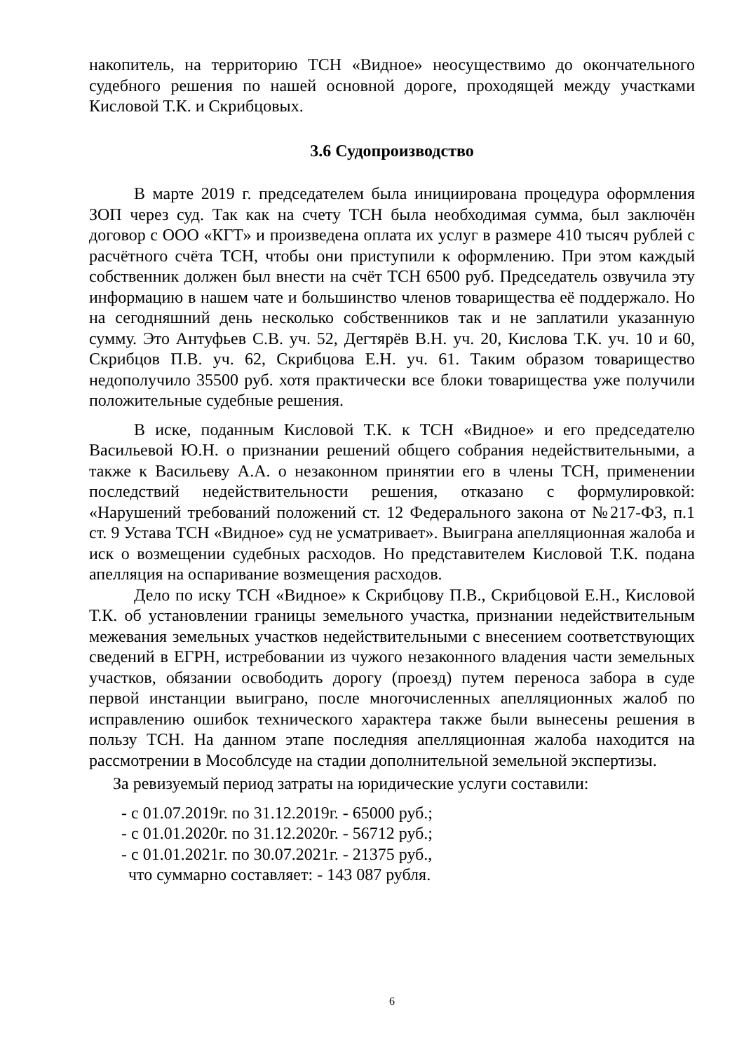накопитель, на территорию ТСН «Видное» неосуществимо до окончательного судебного решения по нашей основной дороге, проходящей между участками Кисловой Т.К. и Скрибцовых.
3.6 Судопроизводство
В марте 2019 г. председателем была инициирована процедура оформления ЗОП через суд. Так как на счету ТСН была необходимая сумма, был заключён договор с ООО «КГТ» и произведена оплата их услуг в размере 410 тысяч рублей с расчётного счёта ТСН, чтобы они приступили к оформлению. При этом каждый собственник должен был внести на счёт ТСН 6500 руб. Председатель озвучила эту информацию в нашем чате и большинство членов товарищества её поддержало. Но на сегодняшний день несколько собственников так и не заплатили указанную сумму. Это Антуфьев С.В. уч. 52, Дегтярёв В.Н. уч. 20, Кислова Т.К. уч. 10 и 60, Скрибцов П.В. уч. 62, Скрибцова Е.Н. уч. 61. Таким образом товарищество недополучило 35500 руб. хотя практически все блоки товарищества уже получили положительные судебные решения.
В иске, поданным Кисловой Т.К. к ТСН «Видное» и его председателю Васильевой Ю.Н. о признании решений общего собрания недействительными, а также к Васильеву А.А. о незаконном принятии его в члены ТСН, применении последствий недействительности решения, отказано с формулировкой: «Нарушений требований положений ст. 12 Федерального закона от №217-ФЗ, п.1 ст. 9 Устава ТСН «Видное» суд не усматривает». Выиграна апелляционная жалоба и иск о возмещении судебных расходов. Но представителем Кисловой Т.К. подана апелляция на оспаривание возмещения расходов.
Дело по иску ТСН «Видное» к Скрибцову П.В., Скрибцовой Е.Н., Кисловой Т.К. об установлении границы земельного участка, признании недействительным межевания земельных участков недействительными с внесением соответствующих сведений в ЕГРН, истребовании из чужого незаконного владения части земельных участков, обязании освободить дорогу (проезд) путем переноса забора в суде первой инстанции выиграно, после многочисленных апелляционных жалоб по исправлению ошибок технического характера также были вынесены решения в пользу ТСН. На данном этапе последняя апелляционная жалоба находится на рассмотрении в Мособлсуде на стадии дополнительной земельной экспертизы.
За ревизуемый период затраты на юридические услуги составили:
- с 01.07.2019г. по 31.12.2019г. - 65000 руб.;
- с 01.01.2020г. по 31.12.2020г. - 56712 руб.;
- с 01.01.2021г. по 30.07.2021г. - 21375 руб.,
что суммарно составляет: - 143 087 рубля.
6